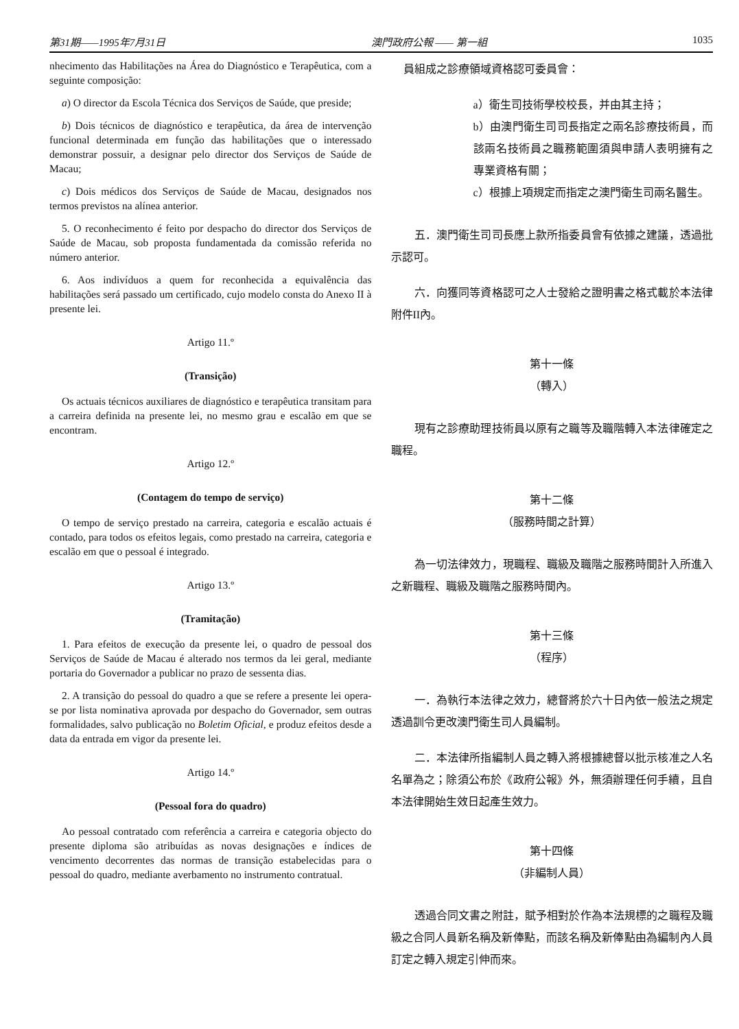第31期——1995年7月31日 澳門政府公報 —— 第一組 1035
nhecimento das Habilitações na Área do Diagnóstico e Terapêutica, com a seguinte composição:
a) O director da Escola Técnica dos Serviços de Saúde, que preside;
b) Dois técnicos de diagnóstico e terapêutica, da área de intervenção funcional determinada em função das habilitações que o interessado demonstrar possuir, a designar pelo director dos Serviços de Saúde de Macau;
c) Dois médicos dos Serviços de Saúde de Macau, designados nos termos previstos na alínea anterior.
5. O reconhecimento é feito por despacho do director dos Serviços de Saúde de Macau, sob proposta fundamentada da comissão referida no número anterior.
6. Aos indivíduos a quem for reconhecida a equivalência das habilitações será passado um certificado, cujo modelo consta do Anexo II à presente lei.
Artigo 11.º
(Transição)
Os actuais técnicos auxiliares de diagnóstico e terapêutica transitam para a carreira definida na presente lei, no mesmo grau e escalão em que se encontram.
Artigo 12.º
(Contagem do tempo de serviço)
O tempo de serviço prestado na carreira, categoria e escalão actuais é contado, para todos os efeitos legais, como prestado na carreira, categoria e escalão em que o pessoal é integrado.
Artigo 13.º
(Tramitação)
1. Para efeitos de execução da presente lei, o quadro de pessoal dos Serviços de Saúde de Macau é alterado nos termos da lei geral, mediante portaria do Governador a publicar no prazo de sessenta dias.
2. A transição do pessoal do quadro a que se refere a presente lei opera-se por lista nominativa aprovada por despacho do Governador, sem outras formalidades, salvo publicação no Boletim Oficial, e produz efeitos desde a data da entrada em vigor da presente lei.
Artigo 14.º
(Pessoal fora do quadro)
Ao pessoal contratado com referência a carreira e categoria objecto do presente diploma são atribuídas as novas designações e índices de vencimento decorrentes das normas de transição estabelecidas para o pessoal do quadro, mediante averbamento no instrumento contratual.
員組成之診療領域資格認可委員會：
a）衛生司技術學校校長，并由其主持；
b）由澳門衛生司司長指定之兩名診療技術員，而該兩名技術員之職務範圍須與申請人表明擁有之專業資格有關；
c）根據上項規定而指定之澳門衛生司兩名醫生。
　五．澳門衛生司司長應上款所指委員會有依據之建議，透過批示認可。
　六．向獲同等資格認可之人士發給之證明書之格式載於本法律附件II內。
第十一條
（轉入）
　現有之診療助理技術員以原有之職等及職階轉入本法律確定之職程。
第十二條
（服務時間之計算）
　為一切法律效力，現職程、職級及職階之服務時間計入所進入之新職程、職級及職階之服務時間內。
第十三條
（程序）
　一．為執行本法律之效力，總督將於六十日內依一般法之規定透過訓令更改澳門衛生司人員編制。
　二．本法律所指編制人員之轉入將根據總督以批示核准之人名名單為之；除須公布於《政府公報》外，無須辦理任何手續，且自本法律開始生效日起產生效力。
第十四條
（非編制人員）
　透過合同文書之附註，賦予相對於作為本法規標的之職程及職級之合同人員新名稱及新俸點，而該名稱及新俸點由為編制內人員訂定之轉入規定引伸而來。